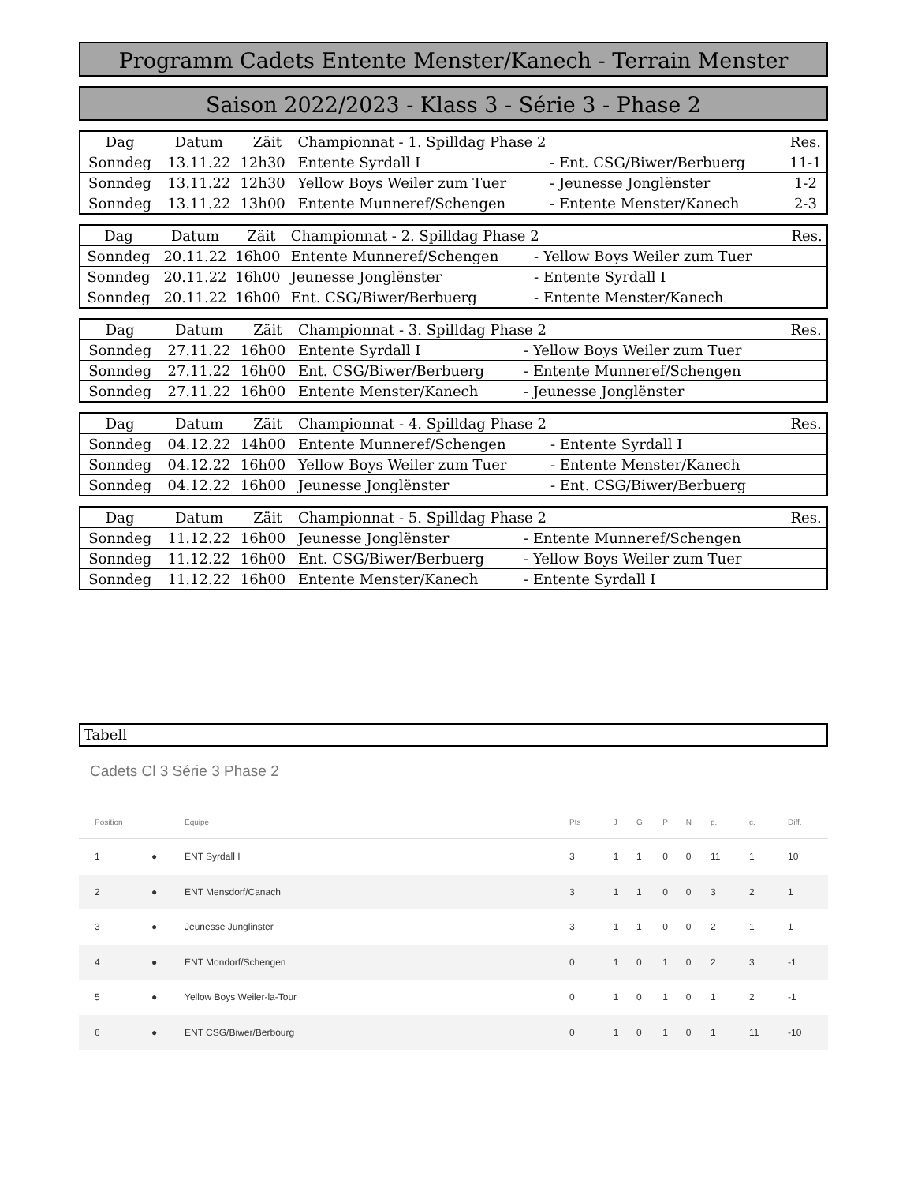Programm Cadets Entente Menster/Kanech - Terrain Menster
Saison 2022/2023 - Klass 3 - Série 3 - Phase 2
| Dag | Datum | Zäit | Championnat - 1. Spilldag Phase 2 | | Res. |
| Sonndeg | 13.11.22 | 12h30 | Entente Syrdall I | - Ent. CSG/Biwer/Berbuerg | 11-1 |
| Sonndeg | 13.11.22 | 12h30 | Yellow Boys Weiler zum Tuer | - Jeunesse Jonglënster | 1-2 |
| Sonndeg | 13.11.22 | 13h00 | Entente Munneref/Schengen | - Entente Menster/Kanech | 2-3 |
| Dag | Datum | Zäit | Championnat - 2. Spilldag Phase 2 | | Res. |
| Sonndeg | 20.11.22 | 16h00 | Entente Munneref/Schengen | - Yellow Boys Weiler zum Tuer | |
| Sonndeg | 20.11.22 | 16h00 | Jeunesse Jonglënster | - Entente Syrdall I | |
| Sonndeg | 20.11.22 | 16h00 | Ent. CSG/Biwer/Berbuerg | - Entente Menster/Kanech | |
| Dag | Datum | Zäit | Championnat - 3. Spilldag Phase 2 | | Res. |
| Sonndeg | 27.11.22 | 16h00 | Entente Syrdall I | - Yellow Boys Weiler zum Tuer | |
| Sonndeg | 27.11.22 | 16h00 | Ent. CSG/Biwer/Berbuerg | - Entente Munneref/Schengen | |
| Sonndeg | 27.11.22 | 16h00 | Entente Menster/Kanech | - Jeunesse Jonglënster | |
| Dag | Datum | Zäit | Championnat - 4. Spilldag Phase 2 | | Res. |
| Sonndeg | 04.12.22 | 14h00 | Entente Munneref/Schengen | - Entente Syrdall I | |
| Sonndeg | 04.12.22 | 16h00 | Yellow Boys Weiler zum Tuer | - Entente Menster/Kanech | |
| Sonndeg | 04.12.22 | 16h00 | Jeunesse Jonglënster | - Ent. CSG/Biwer/Berbuerg | |
| Dag | Datum | Zäit | Championnat - 5. Spilldag Phase 2 | | Res. |
| Sonndeg | 11.12.22 | 16h00 | Jeunesse Jonglënster | - Entente Munneref/Schengen | |
| Sonndeg | 11.12.22 | 16h00 | Ent. CSG/Biwer/Berbuerg | - Yellow Boys Weiler zum Tuer | |
| Sonndeg | 11.12.22 | 16h00 | Entente Menster/Kanech | - Entente Syrdall I | |
Tabell
Cadets Cl 3 Série 3 Phase 2
| Position | | Equipe | Pts | J | G | P | N | p. | c. | Diff. |
| --- | --- | --- | --- | --- | --- | --- | --- | --- | --- | --- |
| 1 | ● | ENT Syrdall I | 3 | 1 | 1 | 0 | 0 | 11 | 1 | 10 |
| 2 | ● | ENT Mensdorf/Canach | 3 | 1 | 1 | 0 | 0 | 3 | 2 | 1 |
| 3 | ● | Jeunesse Junglinster | 3 | 1 | 1 | 0 | 0 | 2 | 1 | 1 |
| 4 | ● | ENT Mondorf/Schengen | 0 | 1 | 0 | 1 | 0 | 2 | 3 | -1 |
| 5 | ● | Yellow Boys Weiler-la-Tour | 0 | 1 | 0 | 1 | 0 | 1 | 2 | -1 |
| 6 | ● | ENT CSG/Biwer/Berbourg | 0 | 1 | 0 | 1 | 0 | 1 | 11 | -10 |